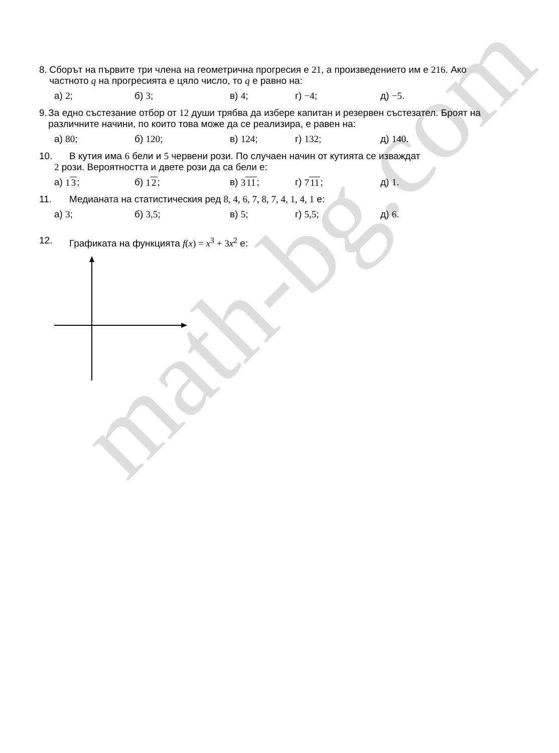math-bg.com
8. Сборът на първите три члена на геометрична прогресия е 21, а произведението им е 216. Ако частното q на прогресията е цяло число, то q е равно на:
а) 2; б) 3; в) 4; г) −4; д) −5.
9. За едно състезание отбор от 12 души трябва да избере капитан и резервен състезател. Броят на различните начини, по които това може да се реализира, е равен на:
а) 80; б) 120; в) 124; г) 132; д) 140.
10. В кутия има 6 бели и 5 червени рози. По случаен начин от кутията се изваждат
2 рози. Вероятността и двете рози да са бели е:
а) 13; б) 12; в) 311; г) 711; д) 1.
11. Медианата на статистическия ред 8, 4, 6, 7, 8, 7, 4, 1, 4, 1 е:
а) 3; б) 3,5; в) 5; г) 5,5; д) 6.
12. Графиката на функцията f(x) = x<sup>3</sup> + 3x<sup>2</sup> е: